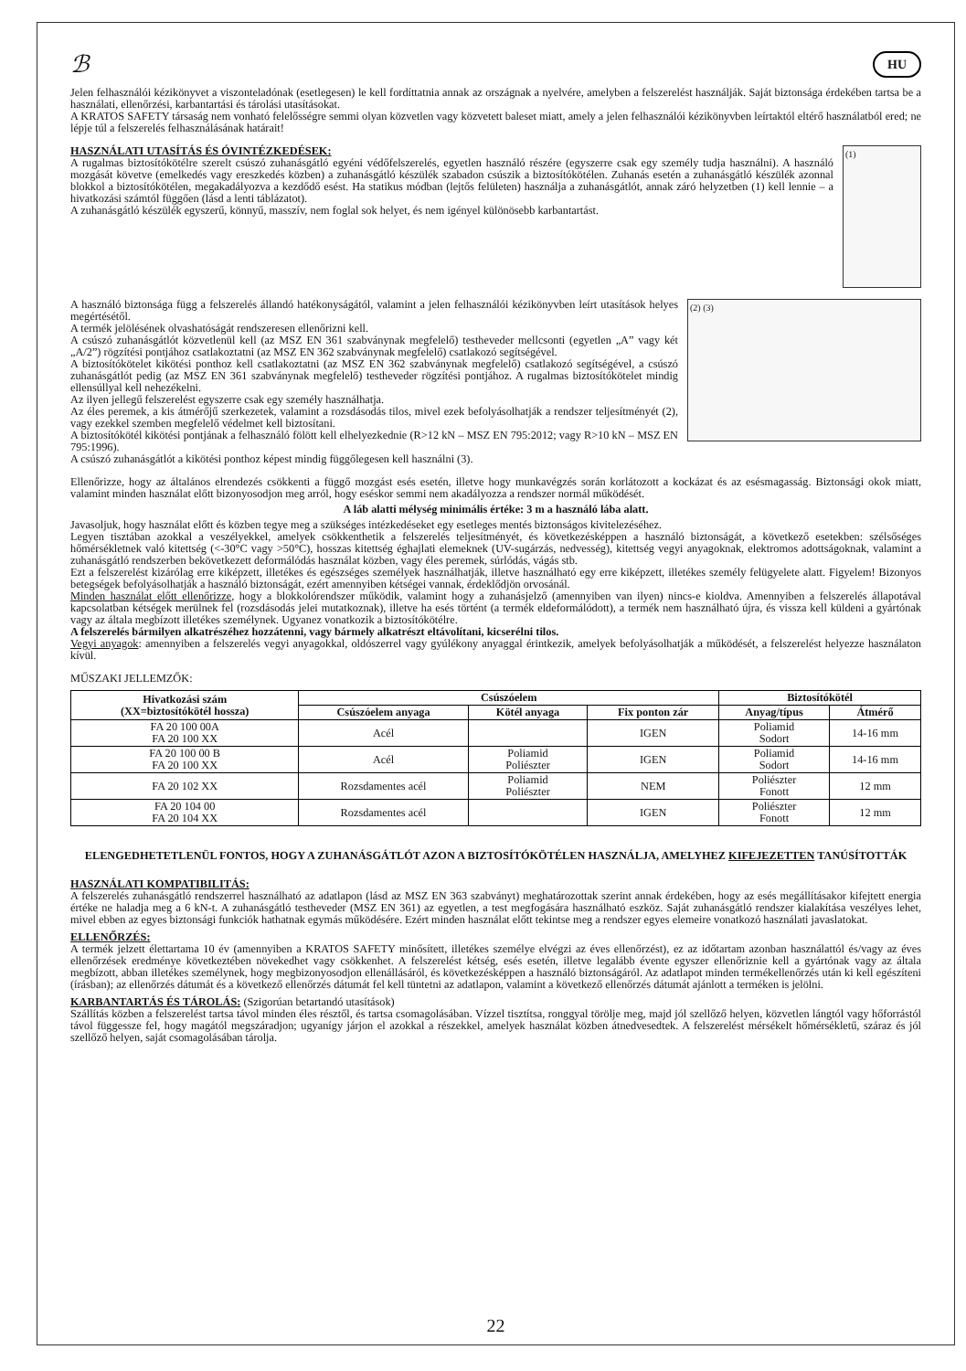ℬ HU
Jelen felhasználói kézikönyvet a viszonteladónak (esetlegesen) le kell fordíttatnia annak az országnak a nyelvére, amelyben a felszerelést használják. Saját biztonsága érdekében tartsa be a használati, ellenőrzési, karbantartási és tárolási utasításokat.
A KRATOS SAFETY társaság nem vonható felelősségre semmi olyan közvetlen vagy közvetett baleset miatt, amely a jelen felhasználói kézikönyvben leírtaktól eltérő használatból ered; ne lépje túl a felszerelés felhasználásának határait!
(1)
HASZNÁLATI UTASÍTÁS ÉS ÓVINTÉZKEDÉSEK:
A rugalmas biztosítókötélre szerelt csúszó zuhanásgátló egyéni védőfelszerelés, egyetlen használó részére (egyszerre csak egy személy tudja használni). A használó mozgását követve (emelkedés vagy ereszkedés közben) a zuhanásgátló készülék szabadon csúszik a biztosítókötélen. Zuhanás esetén a zuhanásgátló készülék azonnal blokkol a biztosítókötélen, megakadályozva a kezdődő esést. Ha statikus módban (lejtős felületen) használja a zuhanásgátlót, annak záró helyzetben (1) kell lennie – a hivatkozási számtól függően (lásd a lenti táblázatot).
A zuhanásgátló készülék egyszerű, könnyű, masszív, nem foglal sok helyet, és nem igényel különösebb karbantartást.
(2) (3)
A használó biztonsága függ a felszerelés állandó hatékonyságától, valamint a jelen felhasználói kézikönyvben leírt utasítások helyes megértésétől.
A termék jelölésének olvashatóságát rendszeresen ellenőrizni kell.
A csúszó zuhanásgátlót közvetlenül kell (az MSZ EN 361 szabványnak megfelelő) testheveder mellcsonti (egyetlen „A” vagy két „A/2”) rögzítési pontjához csatlakoztatni (az MSZ EN 362 szabványnak megfelelő) csatlakozó segítségével.
A biztosítókötelet kikötési ponthoz kell csatlakoztatni (az MSZ EN 362 szabványnak megfelelő) csatlakozó segítségével, a csúszó zuhanásgátlót pedig (az MSZ EN 361 szabványnak megfelelő) testheveder rögzítési pontjához. A rugalmas biztosítókötelet mindig ellensúllyal kell nehezékelni.
Az ilyen jellegű felszerelést egyszerre csak egy személy használhatja.
Az éles peremek, a kis átmérőjű szerkezetek, valamint a rozsdásodás tilos, mivel ezek befolyásolhatják a rendszer teljesítményét (2), vagy ezekkel szemben megfelelő védelmet kell biztosítani.
A biztosítókötél kikötési pontjának a felhasználó fölött kell elhelyezkednie (R>12 kN – MSZ EN 795:2012; vagy R>10 kN – MSZ EN 795:1996).
A csúszó zuhanásgátlót a kikötési ponthoz képest mindig függőlegesen kell használni (3).
Ellenőrizze, hogy az általános elrendezés csökkenti a függő mozgást esés esetén, illetve hogy munkavégzés során korlátozott a kockázat és az esésmagasság. Biztonsági okok miatt, valamint minden használat előtt bizonyosodjon meg arról, hogy eséskor semmi nem akadályozza a rendszer normál működését.
A láb alatti mélység minimális értéke: 3 m a használó lába alatt.
Javasoljuk, hogy használat előtt és közben tegye meg a szükséges intézkedéseket egy esetleges mentés biztonságos kivitelezéséhez.
Legyen tisztában azokkal a veszélyekkel, amelyek csökkenthetik a felszerelés teljesítményét, és következésképpen a használó biztonságát, a következő esetekben: szélsőséges hőmérsékletnek való kitettség (<-30°C vagy >50°C), hosszas kitettség éghajlati elemeknek (UV-sugárzás, nedvesség), kitettség vegyi anyagoknak, elektromos adottságoknak, valamint a zuhanásgátló rendszerben bekövetkezett deformálódás használat közben, vagy éles peremek, súrlódás, vágás stb.
Ezt a felszerelést kizárólag erre kiképzett, illetékes és egészséges személyek használhatják, illetve használható egy erre kiképzett, illetékes személy felügyelete alatt. Figyelem! Bizonyos betegségek befolyásolhatják a használó biztonságát, ezért amennyiben kétségei vannak, érdeklődjön orvosánál.
Minden használat előtt ellenőrizze, hogy a blokkolórendszer működik, valamint hogy a zuhanásjelző (amennyiben van ilyen) nincs-e kioldva. Amennyiben a felszerelés állapotával kapcsolatban kétségek merülnek fel (rozsdásodás jelei mutatkoznak), illetve ha esés történt (a termék eldeformálódott), a termék nem használható újra, és vissza kell küldeni a gyártónak vagy az általa megbízott illetékes személynek. Ugyanez vonatkozik a biztosítókötélre.
A felszerelés bármilyen alkatrészéhez hozzátenni, vagy bármely alkatrészt eltávolítani, kicserélni tilos.
Vegyi anyagok: amennyiben a felszerelés vegyi anyagokkal, oldószerrel vagy gyúlékony anyaggal érintkezik, amelyek befolyásolhatják a működését, a felszerelést helyezze használaton kívül.
MŰSZAKI JELLEMZŐK:
| Hivatkozási szám (XX=biztosítókötél hossza) | Csúszóelem | | | Biztosítókötél | |
| --- | --- | --- | --- | --- | --- |
| | Csúszóelem anyaga | Kötél anyaga | Fix ponton zár | Anyag/típus | Átmérő |
| FA 20 100 00A FA 20 100 XX | Acél | | IGEN | Poliamid Sodort | 14-16 mm |
| FA 20 100 00 B FA 20 100 XX | Acél | Poliamid Poliészter | IGEN | Poliamid Sodort | 14-16 mm |
| FA 20 102 XX | Rozsdamentes acél | Poliamid Poliészter | NEM | Poliészter Fonott | 12 mm |
| FA 20 104 00 FA 20 104 XX | Rozsdamentes acél | | IGEN | Poliészter Fonott | 12 mm |
ELENGEDHETETLENÜL FONTOS, HOGY A ZUHANÁSGÁTLÓT AZON A BIZTOSÍTÓKÖTÉLEN HASZNÁLJA, AMELYHEZ KIFEJEZETTEN TANÚSÍTOTTÁK
HASZNÁLATI KOMPATIBILITÁS:
A felszerelés zuhanásgátló rendszerrel használható az adatlapon (lásd az MSZ EN 363 szabványt) meghatározottak szerint annak érdekében, hogy az esés megállításakor kifejtett energia értéke ne haladja meg a 6 kN-t. A zuhanásgátló testheveder (MSZ EN 361) az egyetlen, a test megfogására használható eszköz. Saját zuhanásgátló rendszer kialakítása veszélyes lehet, mivel ebben az egyes biztonsági funkciók hathatnak egymás működésére. Ezért minden használat előtt tekintse meg a rendszer egyes elemeire vonatkozó használati javaslatokat.
ELLENŐRZÉS:
A termék jelzett élettartama 10 év (amennyiben a KRATOS SAFETY minősített, illetékes személye elvégzi az éves ellenőrzést), ez az időtartam azonban használattól és/vagy az éves ellenőrzések eredménye következtében növekedhet vagy csökkenhet. A felszerelést kétség, esés esetén, illetve legalább évente egyszer ellenőriznie kell a gyártónak vagy az általa megbízott, abban illetékes személynek, hogy megbizonyosodjon ellenállásáról, és következésképpen a használó biztonságáról. Az adatlapot minden termékellenőrzés után ki kell egészíteni (írásban); az ellenőrzés dátumát és a következő ellenőrzés dátumát fel kell tüntetni az adatlapon, valamint a következő ellenőrzés dátumát ajánlott a terméken is jelölni.
KARBANTARTÁS ÉS TÁROLÁS: (Szigorúan betartandó utasítások)
Szállítás közben a felszerelést tartsa távol minden éles résztől, és tartsa csomagolásában. Vízzel tisztítsa, ronggyal törölje meg, majd jól szellőző helyen, közvetlen lángtól vagy hőforrástól távol függessze fel, hogy magától megszáradjon; ugyanígy járjon el azokkal a részekkel, amelyek használat közben átnedvesedtek. A felszerelést mérsékelt hőmérsékletű, száraz és jól szellőző helyen, saját csomagolásában tárolja.
22